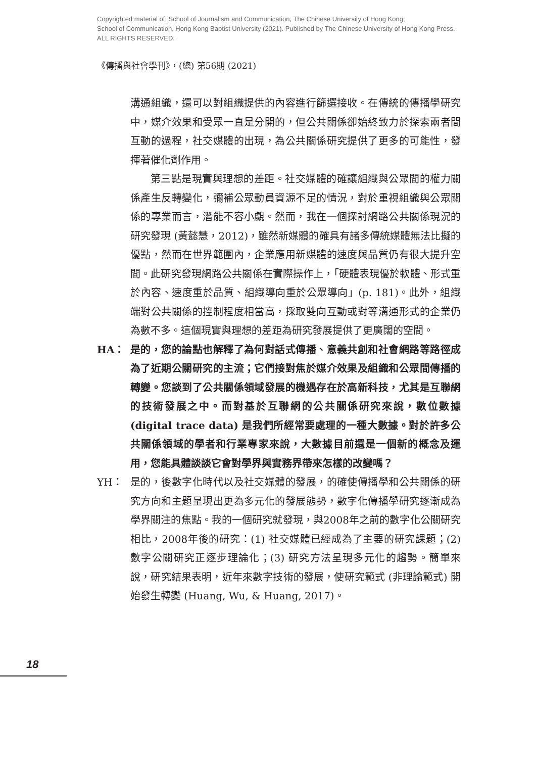Copyrighted material of: School of Journalism and Communication, The Chinese University of Hong Kong;
School of Communication, Hong Kong Baptist University (2021). Published by The Chinese University of Hong Kong Press.
ALL RIGHTS RESERVED.
《傳播與社會學刊》，(總) 第56期 (2021)
溝通組織，還可以對組織提供的內容進行篩選接收。在傳統的傳播學研究中，媒介效果和受眾一直是分開的，但公共關係卻始終致力於探索兩者間互動的過程，社交媒體的出現，為公共關係研究提供了更多的可能性，發揮著催化劑作用。
第三點是現實與理想的差距。社交媒體的確讓組織與公眾間的權力關係產生反轉變化，彌補公眾動員資源不足的情況，對於重視組織與公眾關係的專業而言，潛能不容小覷。然而，我在一個探討網路公共關係現況的研究發現 (黃懿慧，2012)，雖然新媒體的確具有諸多傳統媒體無法比擬的優點，然而在世界範圍內，企業應用新媒體的速度與品質仍有很大提升空間。此研究發現網路公共關係在實際操作上，「硬體表現優於軟體、形式重於內容、速度重於品質、組織導向重於公眾導向」(p. 181)。此外，組織端對公共關係的控制程度相當高，採取雙向互動或對等溝通形式的企業仍為數不多。這個現實與理想的差距為研究發展提供了更廣闊的空間。
HA： 是的，您的論點也解釋了為何對話式傳播、意義共創和社會網路等路徑成為了近期公關研究的主流；它們接對焦於媒介效果及組織和公眾間傳播的轉變。您談到了公共關係領域發展的機遇存在於高新科技，尤其是互聯網的技術發展之中。而對基於互聯網的公共關係研究來說，數位數據 (digital trace data) 是我們所經常要處理的一種大數據。對於許多公共關係領域的學者和行業專家來說，大數據目前還是一個新的概念及運用，您能具體談談它會對學界與實務界帶來怎樣的改變嗎？
YH： 是的，後數字化時代以及社交媒體的發展，的確使傳播學和公共關係的研究方向和主題呈現出更為多元化的發展態勢，數字化傳播學研究逐漸成為學界關注的焦點。我的一個研究就發現，與2008年之前的數字化公關研究相比，2008年後的研究：(1) 社交媒體已經成為了主要的研究課題；(2) 數字公關研究正逐步理論化；(3) 研究方法呈現多元化的趨勢。簡單來說，研究結果表明，近年來數字技術的發展，使研究範式 (非理論範式) 開始發生轉變 (Huang, Wu, & Huang, 2017)。
18